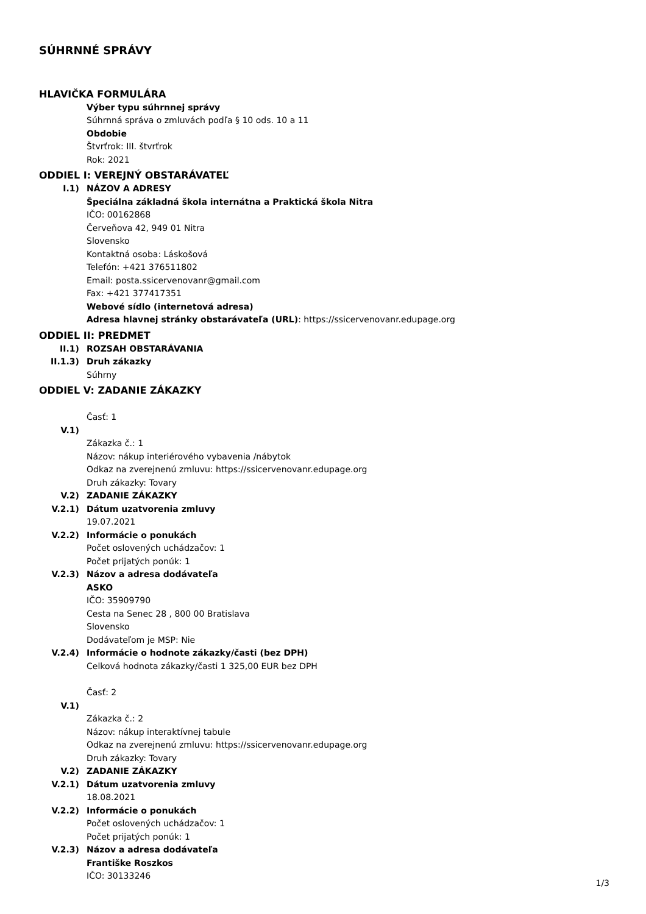SÚHRNNÉ SPRÁVY
HLAVIČKA FORMULÁRA
Výber typu súhrnnej správy
Súhrnná správa o zmluvách podľa § 10 ods. 10 a 11
Obdobie
Štvrťrok: III. štvrťrok
Rok: 2021
ODDIEL I: VEREJNÝ OBSTARÁVATEĽ
I.1) NÁZOV A ADRESY
Špeciálna základná škola internátna a Praktická škola Nitra
IČO: 00162868
Červeňova 42, 949 01 Nitra
Slovensko
Kontaktná osoba: Láskošová
Telefón: +421 376511802
Email: posta.ssicervenovanr@gmail.com
Fax: +421 377417351
Webové sídlo (internetová adresa)
Adresa hlavnej stránky obstarávateľa (URL): https://ssicervenovanr.edupage.org
ODDIEL II: PREDMET
II.1) ROZSAH OBSTARÁVANIA
II.1.3) Druh zákazky
Súhrny
ODDIEL V: ZADANIE ZÁKAZKY
Časť: 1
V.1)
Zákazka č.: 1
Názov: nákup interiérového vybavenia /nábytok
Odkaz na zverejnenú zmluvu: https://ssicervenovanr.edupage.org
Druh zákazky: Tovary
V.2) ZADANIE ZÁKAZKY
V.2.1) Dátum uzatvorenia zmluvy
19.07.2021
V.2.2) Informácie o ponukách
Počet oslovených uchádzačov: 1
Počet prijatých ponúk: 1
V.2.3) Názov a adresa dodávateľa
ASKO
IČO: 35909790
Cesta na Senec 28 , 800 00 Bratislava
Slovensko
Dodávateľom je MSP: Nie
V.2.4) Informácie o hodnote zákazky/časti (bez DPH)
Celková hodnota zákazky/časti 1 325,00 EUR bez DPH
Časť: 2
V.1)
Zákazka č.: 2
Názov: nákup interaktívnej tabule
Odkaz na zverejnenú zmluvu: https://ssicervenovanr.edupage.org
Druh zákazky: Tovary
V.2) ZADANIE ZÁKAZKY
V.2.1) Dátum uzatvorenia zmluvy
18.08.2021
V.2.2) Informácie o ponukách
Počet oslovených uchádzačov: 1
Počet prijatých ponúk: 1
V.2.3) Názov a adresa dodávateľa
Františke Roszkos
IČO: 30133246
1/3